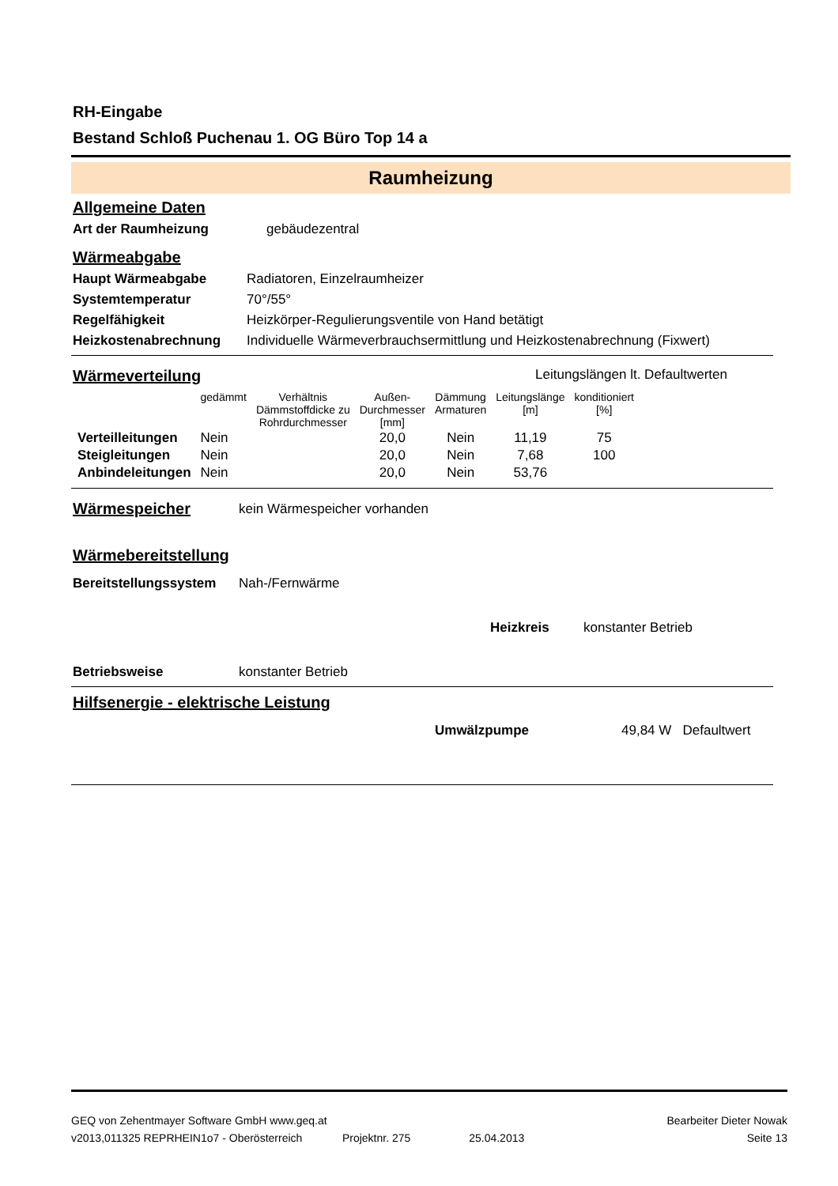RH-Eingabe
Bestand Schloß Puchenau 1. OG Büro Top 14 a
Raumheizung
Allgemeine Daten
Art der Raumheizung gebäudezentral
Wärmeabgabe
Haupt Wärmeabgabe Radiatoren, Einzelraumheizer
Systemtemperatur 70°/55°
Regelfähigkeit Heizkörper-Regulierungsventile von Hand betätigt
Heizkostenabrechnung Individuelle Wärmeverbrauchsermittlung und Heizkostenabrechnung (Fixwert)
Wärmeverteilung
Leitungslängen lt. Defaultwerten
| | gedämmt | Verhältnis Dämmstoffdicke zu Rohrdurchmesser | Außen- Durchmesser [mm] | Dämmung Armaturen | Leitungslänge [m] | konditioniert [%] |
| --- | --- | --- | --- | --- | --- | --- |
| Verteilleitungen | Nein | | 20,0 | Nein | 11,19 | 75 |
| Steigleitungen | Nein | | 20,0 | Nein | 7,68 | 100 |
| Anbindeleitungen | Nein | | 20,0 | Nein | 53,76 | |
Wärmespeicher
kein Wärmespeicher vorhanden
Wärmebereitstellung
Bereitstellungssystem Nah-/Fernwärme
Heizkreis konstanter Betrieb
Betriebsweise konstanter Betrieb
Hilfsenergie - elektrische Leistung
Umwälzpumpe 49,84 W Defaultwert
GEQ von Zehentmayer Software GmbH www.geq.at Bearbeiter Dieter Nowak
v2013,011325 REPRHEIN1o7 - Oberösterreich Projektnr. 275 25.04.2013 Seite 13